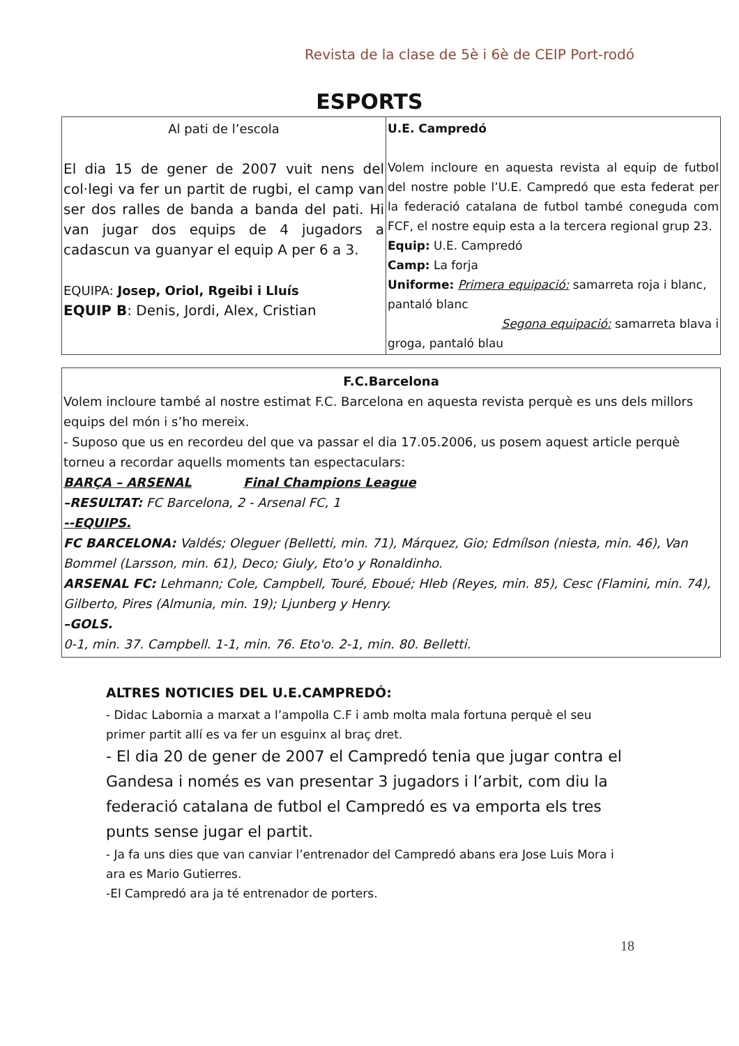Revista de la clase de 5è i 6è de CEIP Port-rodó
ESPORTS
| Al pati de l’escola El dia 15 de gener de 2007 vuit nens del col·legi va fer un partit de rugbi, el camp van ser dos ralles de banda a banda del pati. Hi van jugar dos equips de 4 jugadors a cadascun va guanyar el equip A per 6 a 3. EQUIPA: Josep, Oriol, Rgeibi i Lluís EQUIP B : Denis, Jordi, Alex, Cristian | U.E. Campredó Volem incloure en aquesta revista al equip de futbol del nostre poble l’U.E. Campredó que esta federat per la federació catalana de futbol també coneguda com FCF, el nostre equip esta a la tercera regional grup 23. Equip: U.E. Campredó Camp: La forja Uniforme: Primera equipació: samarreta roja i blanc, pantaló blanc Segona equipació: samarreta blava i groga, pantaló blau |
F.C.Barcelona
Volem incloure també al nostre estimat F.C. Barcelona en aquesta revista perquè es uns dels millors equips del món i s’ho mereix.
- Suposo que us en recordeu del que va passar el dia 17.05.2006, us posem aquest article perquè torneu a recordar aquells moments tan espectaculars:
BARÇA – ARSENAL Final Champions League
–RESULTAT: FC Barcelona, 2 - Arsenal FC, 1
--EQUIPS.
FC BARCELONA: Valdés; Oleguer (Belletti, min. 71), Márquez, Gio; Edmílson (niesta, min. 46), Van Bommel (Larsson, min. 61), Deco; Giuly, Eto'o y Ronaldinho.
ARSENAL FC: Lehmann; Cole, Campbell, Touré, Eboué; Hleb (Reyes, min. 85), Cesc (Flamini, min. 74), Gilberto, Pires (Almunia, min. 19); Ljunberg y Henry.
–GOLS.
0-1, min. 37. Campbell. 1-1, min. 76. Eto'o. 2-1, min. 80. Belletti.
ALTRES NOTICIES DEL U.E.CAMPREDÓ:
- Didac Labornia a marxat a l’ampolla C.F i amb molta mala fortuna perquè el seu primer partit allí es va fer un esguinx al braç dret.
- El dia 20 de gener de 2007 el Campredó tenia que jugar contra el Gandesa i només es van presentar 3 jugadors i l’arbit, com diu la federació catalana de futbol el Campredó es va emporta els tres punts sense jugar el partit.
- Ja fa uns dies que van canviar l’entrenador del Campredó abans era Jose Luis Mora i ara es Mario Gutierres.
-El Campredó ara ja té entrenador de porters.
18